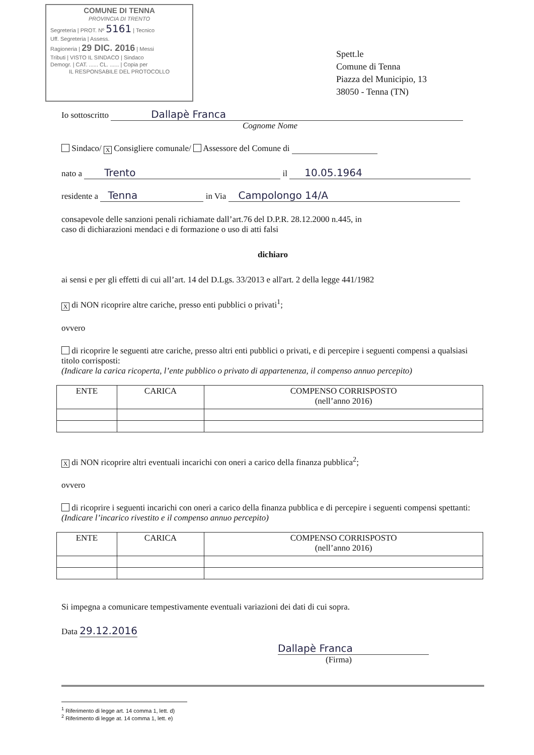COMUNE DI TENNA
PROVINCIA DI TRENTO
Segreteria | PROT. Nº 5161 | Tecnico
Uff. Segreteria | Assess.
Ragioneria | 29 DIC. 2016 | Messi
Tributi | VISTO IL SINDACO | Sindaco
Demogr. | CAT. ...... CL. ...... | Copia per
IL RESPONSABILE DEL PROTOCOLLO
Spett.le
Comune di Tenna
Piazza del Municipio, 13
38050 - Tenna (TN)
Io sottoscritto Dallapè Franca
Cognome Nome
Sindaco/ X Consigliere comunale/ Assessore del Comune di
nato a Trento il 10.05.1964
residente a Tenna in Via Campolongo 14/A
consapevole delle sanzioni penali richiamate dall’art.76 del D.P.R. 28.12.2000 n.445, in
caso di dichiarazioni mendaci e di formazione o uso di atti falsi
dichiaro
ai sensi e per gli effetti di cui all’art. 14 del D.Lgs. 33/2013 e all'art. 2 della legge 441/1982
X di NON ricoprire altre cariche, presso enti pubblici o privati<sup>1</sup>;
ovvero
di ricoprire le seguenti atre cariche, presso altri enti pubblici o privati, e di percepire i seguenti compensi a qualsiasi titolo corrisposti:
(Indicare la carica ricoperta, l’ente pubblico o privato di appartenenza, il compenso annuo percepito)
| ENTE | CARICA | COMPENSO CORRISPOSTO (nell’anno 2016) |
| --- | --- | --- |
X di NON ricoprire altri eventuali incarichi con oneri a carico della finanza pubblica<sup>2</sup>;
ovvero
di ricoprire i seguenti incarichi con oneri a carico della finanza pubblica e di percepire i seguenti compensi spettanti:
(Indicare l’incarico rivestito e il compenso annuo percepito)
| ENTE | CARICA | COMPENSO CORRISPOSTO (nell’anno 2016) |
| --- | --- | --- |
Si impegna a comunicare tempestivamente eventuali variazioni dei dati di cui sopra.
Data 29.12.2016
Dallapè Franca
(Firma)
<sup>1</sup> Riferimento di legge art. 14 comma 1, lett. d)
<sup>2</sup> Riferimento di legge at. 14 comma 1, lett. e)